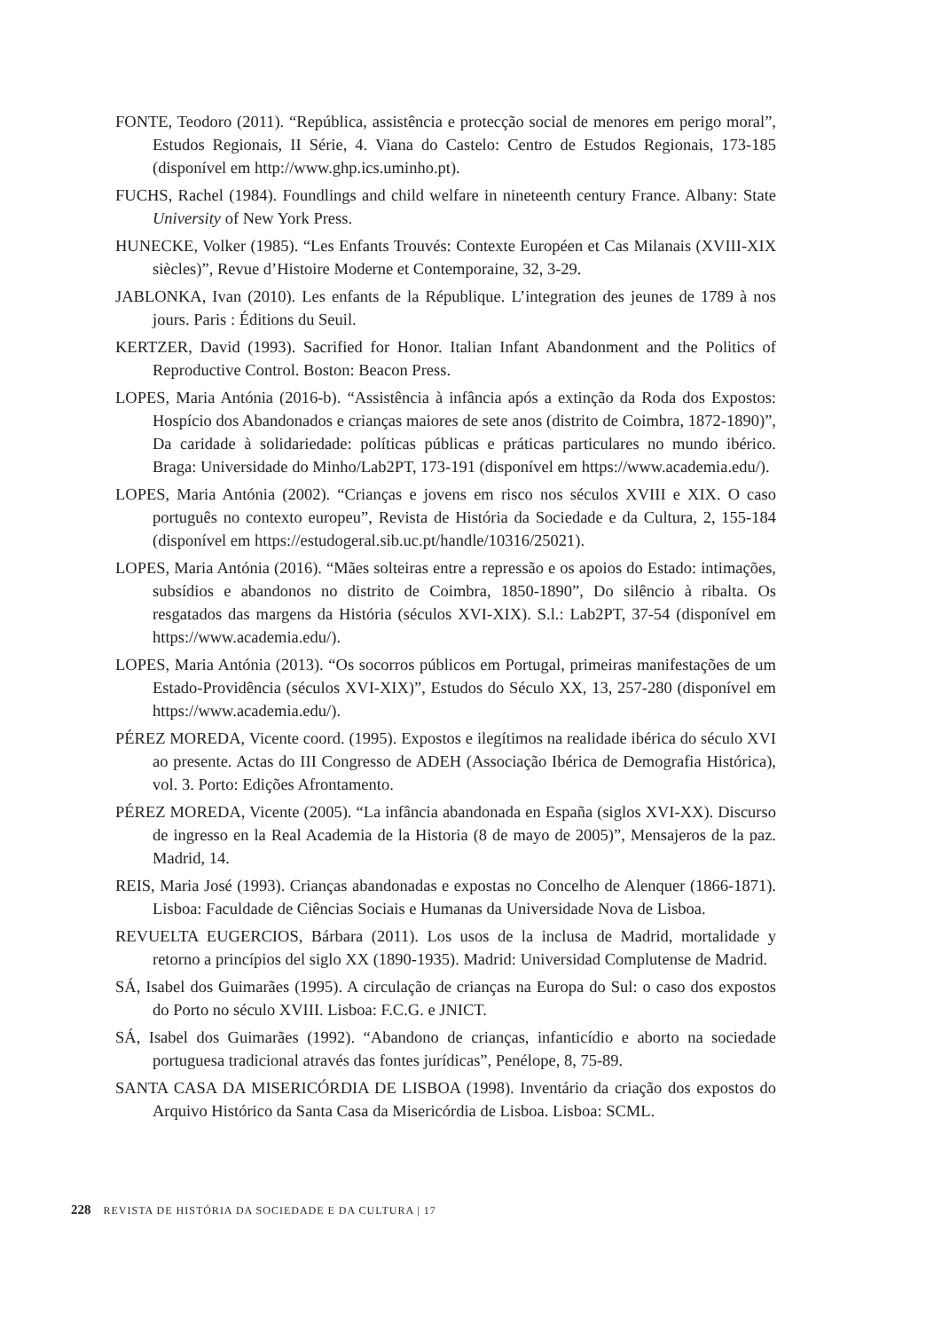FONTE, Teodoro (2011). “República, assistência e protecção social de menores em perigo moral”, Estudos Regionais, II Série, 4. Viana do Castelo: Centro de Estudos Regionais, 173-185 (disponível em http://www.ghp.ics.uminho.pt).
FUCHS, Rachel (1984). Foundlings and child welfare in nineteenth century France. Albany: State University of New York Press.
HUNECKE, Volker (1985). “Les Enfants Trouvés: Contexte Européen et Cas Milanais (XVIII-XIX siècles)”, Revue d’Histoire Moderne et Contemporaine, 32, 3-29.
JABLONKA, Ivan (2010). Les enfants de la République. L’integration des jeunes de 1789 à nos jours. Paris : Éditions du Seuil.
KERTZER, David (1993). Sacrified for Honor. Italian Infant Abandonment and the Politics of Reproductive Control. Boston: Beacon Press.
LOPES, Maria Antónia (2016-b). “Assistência à infância após a extinção da Roda dos Expostos: Hospício dos Abandonados e crianças maiores de sete anos (distrito de Coimbra, 1872-1890)”, Da caridade à solidariedade: políticas públicas e práticas particulares no mundo ibérico. Braga: Universidade do Minho/Lab2PT, 173-191 (disponível em https://www.academia.edu/).
LOPES, Maria Antónia (2002). “Crianças e jovens em risco nos séculos XVIII e XIX. O caso português no contexto europeu”, Revista de História da Sociedade e da Cultura, 2, 155-184 (disponível em https://estudogeral.sib.uc.pt/handle/10316/25021).
LOPES, Maria Antónia (2016). “Mães solteiras entre a repressão e os apoios do Estado: intimações, subsídios e abandonos no distrito de Coimbra, 1850-1890”, Do silêncio à ribalta. Os resgatados das margens da História (séculos XVI-XIX). S.l.: Lab2PT, 37-54 (disponível em https://www.academia.edu/).
LOPES, Maria Antónia (2013). “Os socorros públicos em Portugal, primeiras manifestações de um Estado-Providência (séculos XVI-XIX)”, Estudos do Século XX, 13, 257-280 (disponível em https://www.academia.edu/).
PÉREZ MOREDA, Vicente coord. (1995). Expostos e ilegítimos na realidade ibérica do século XVI ao presente. Actas do III Congresso de ADEH (Associação Ibérica de Demografia Histórica), vol. 3. Porto: Edições Afrontamento.
PÉREZ MOREDA, Vicente (2005). “La infância abandonada en España (siglos XVI-XX). Discurso de ingresso en la Real Academia de la Historia (8 de mayo de 2005)”, Mensajeros de la paz. Madrid, 14.
REIS, Maria José (1993). Crianças abandonadas e expostas no Concelho de Alenquer (1866-1871). Lisboa: Faculdade de Ciências Sociais e Humanas da Universidade Nova de Lisboa.
REVUELTA EUGERCIOS, Bárbara (2011). Los usos de la inclusa de Madrid, mortalidade y retorno a princípios del siglo XX (1890-1935). Madrid: Universidad Complutense de Madrid.
SÁ, Isabel dos Guimarães (1995). A circulação de crianças na Europa do Sul: o caso dos expostos do Porto no século XVIII. Lisboa: F.C.G. e JNICT.
SÁ, Isabel dos Guimarães (1992). “Abandono de crianças, infanticídio e aborto na sociedade portuguesa tradicional através das fontes jurídicas”, Penélope, 8, 75-89.
SANTA CASA DA MISERICÓRDIA DE LISBOA (1998). Inventário da criação dos expostos do Arquivo Histórico da Santa Casa da Misericórdia de Lisboa. Lisboa: SCML.
228 REVISTA DE HISTÓRIA DA SOCIEDADE E DA CULTURA | 17